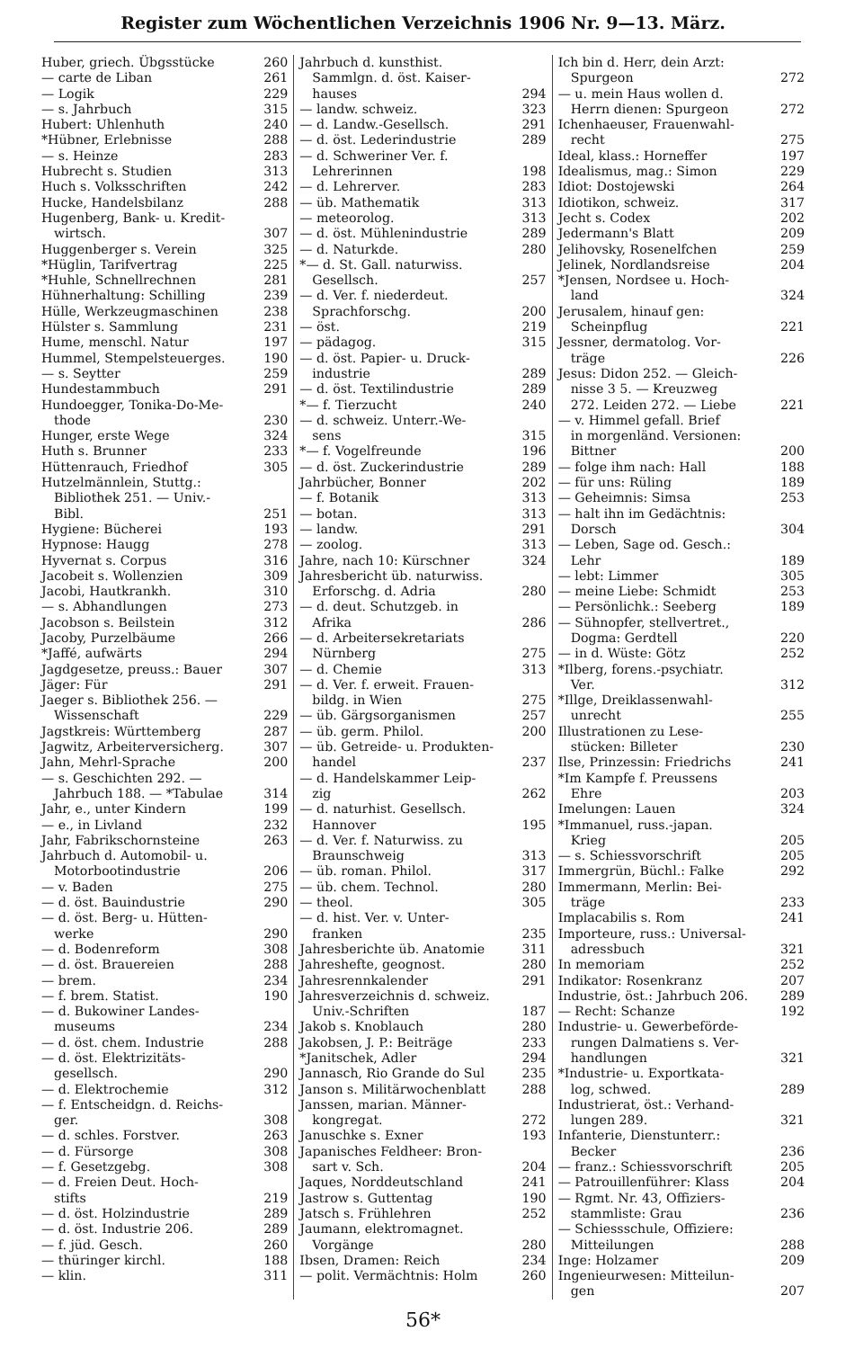Register zum Wöchentlichen Verzeichnis 1906 Nr. 9—13. März.
Huber, griech. Übgsstücke 260
— carte de Liban 261
— Logik 229
— s. Jahrbuch 315
Hubert: Uhlenhuth 240
*Hübner, Erlebnisse 288
— s. Heinze 283
Hubrecht s. Studien 313
Huch s. Volksschriften 242
Hucke, Handelsbilanz 288
Hugenberg, Bank- u. Kredit-
wirtsch. 307
Huggenberger s. Verein 325
*Hüglin, Tarifvertrag 225
*Huhle, Schnellrechnen 281
Hühnerhaltung: Schilling 239
Hülle, Werkzeugmaschinen 238
Hülster s. Sammlung 231
Hume, menschl. Natur 197
Hummel, Stempelsteuerges. 190
— s. Seytter 259
Hundestammbuch 291
Hundoegger, Tonika-Do-Me-
thode 230
Hunger, erste Wege 324
Huth s. Brunner 233
Hüttenrauch, Friedhof 305
Hutzelmännlein, Stuttg.:
Bibliothek 251. — Univ.-
Bibl. 251
Hygiene: Bücherei 193
Hypnose: Haugg 278
Hyvernat s. Corpus 316
Jacobeit s. Wollenzien 309
Jacobi, Hautkrankh. 310
— s. Abhandlungen 273
Jacobson s. Beilstein 312
Jacoby, Purzelbäume 266
*Jaffé, aufwärts 294
Jagdgesetze, preuss.: Bauer 307
Jäger: Für 291
Jaeger s. Bibliothek 256. —
Wissenschaft 229
Jagstkreis: Württemberg 287
Jagwitz, Arbeiterversicherg. 307
Jahn, Mehrl-Sprache 200
— s. Geschichten 292. —
Jahrbuch 188. — *Tabulae 314
Jahr, e., unter Kindern 199
— e., in Livland 232
Jahr, Fabrikschornsteine 263
Jahrbuch d. Automobil- u.
Motorbootindustrie 206
— v. Baden 275
— d. öst. Bauindustrie 290
— d. öst. Berg- u. Hütten-
werke 290
— d. Bodenreform 308
— d. öst. Brauereien 288
— brem. 234
— f. brem. Statist. 190
— d. Bukowiner Landes-
museums 234
— d. öst. chem. Industrie 288
— d. öst. Elektrizitäts-
gesellsch. 290
— d. Elektrochemie 312
— f. Entscheidgn. d. Reichs-
ger. 308
— d. schles. Forstver. 263
— d. Fürsorge 308
— f. Gesetzgebg. 308
— d. Freien Deut. Hoch-
stifts 219
— d. öst. Holzindustrie 289
— d. öst. Industrie 206. 289
— f. jüd. Gesch. 260
— thüringer kirchl. 188
— klin. 311
Jahrbuch d. kunsthist.
Sammlgn. d. öst. Kaiser-
hauses 294
— landw. schweiz. 323
— d. Landw.-Gesellsch. 291
— d. öst. Lederindustrie 289
— d. Schweriner Ver. f.
Lehrerinnen 198
— d. Lehrerver. 283
— üb. Mathematik 313
— meteorolog. 313
— d. öst. Mühlenindustrie 289
— d. Naturkde. 280
*— d. St. Gall. naturwiss.
Gesellsch. 257
— d. Ver. f. niederdeut.
Sprachforschg. 200
— öst. 219
— pädagog. 315
— d. öst. Papier- u. Druck-
industrie 289
— d. öst. Textilindustrie 289
*— f. Tierzucht 240
— d. schweiz. Unterr.-We-
sens 315
*— f. Vogelfreunde 196
— d. öst. Zuckerindustrie 289
Jahrbücher, Bonner 202
— f. Botanik 313
— botan. 313
— landw. 291
— zoolog. 313
Jahre, nach 10: Kürschner 324
Jahresbericht üb. naturwiss.
Erforschg. d. Adria 280
— d. deut. Schutzgeb. in
Afrika 286
— d. Arbeitersekretariats
Nürnberg 275
— d. Chemie 313
— d. Ver. f. erweit. Frauen-
bildg. in Wien 275
— üb. Gärgsorganismen 257
— üb. germ. Philol. 200
— üb. Getreide- u. Produkten-
handel 237
— d. Handelskammer Leip-
zig 262
— d. naturhist. Gesellsch.
Hannover 195
— d. Ver. f. Naturwiss. zu
Braunschweig 313
— üb. roman. Philol. 317
— üb. chem. Technol. 280
— theol. 305
— d. hist. Ver. v. Unter-
franken 235
Jahresberichte üb. Anatomie 311
Jahreshefte, geognost. 280
Jahresrennkalender 291
Jahresverzeichnis d. schweiz.
Univ.-Schriften 187
Jakob s. Knoblauch 280
Jakobsen, J. P.: Beiträge 233
*Janitschek, Adler 294
Jannasch, Rio Grande do Sul 235
Janson s. Militärwochenblatt 288
Janssen, marian. Männer-
kongregat. 272
Januschke s. Exner 193
Japanisches Feldheer: Bron-
sart v. Sch. 204
Jaques, Norddeutschland 241
Jastrow s. Guttentag 190
Jatsch s. Frühlehren 252
Jaumann, elektromagnet.
Vorgänge 280
Ibsen, Dramen: Reich 234
— polit. Vermächtnis: Holm 260
Ich bin d. Herr, dein Arzt:
Spurgeon 272
— u. mein Haus wollen d.
Herrn dienen: Spurgeon 272
Ichenhaeuser, Frauenwahl-
recht 275
Ideal, klass.: Horneffer 197
Idealismus, mag.: Simon 229
Idiot: Dostojewski 264
Idiotikon, schweiz. 317
Jecht s. Codex 202
Jedermann's Blatt 209
Jelihovsky, Rosenelfchen 259
Jelinek, Nordlandsreise 204
*Jensen, Nordsee u. Hoch-
land 324
Jerusalem, hinauf gen:
Scheinpflug 221
Jessner, dermatolog. Vor-
träge 226
Jesus: Didon 252. — Gleich-
nisse 3 5. — Kreuzweg
272. Leiden 272. — Liebe 221
— v. Himmel gefall. Brief
in morgenländ. Versionen:
Bittner 200
— folge ihm nach: Hall 188
— für uns: Rüling 189
— Geheimnis: Simsa 253
— halt ihn im Gedächtnis:
Dorsch 304
— Leben, Sage od. Gesch.:
Lehr 189
— lebt: Limmer 305
— meine Liebe: Schmidt 253
— Persönlichk.: Seeberg 189
— Sühnopfer, stellvertret.,
Dogma: Gerdtell 220
— in d. Wüste: Götz 252
*Ilberg, forens.-psychiatr.
Ver. 312
*Illge, Dreiklassenwahl-
unrecht 255
Illustrationen zu Lese-
stücken: Billeter 230
Ilse, Prinzessin: Friedrichs 241
*Im Kampfe f. Preussens
Ehre 203
Imelungen: Lauen 324
*Immanuel, russ.-japan.
Krieg 205
— s. Schiessvorschrift 205
Immergrün, Büchl.: Falke 292
Immermann, Merlin: Bei-
träge 233
Implacabilis s. Rom 241
Importeure, russ.: Universal-
adressbuch 321
In memoriam 252
Indikator: Rosenkranz 207
Industrie, öst.: Jahrbuch 206. 289
— Recht: Schanze 192
Industrie- u. Gewerbeförde-
rungen Dalmatiens s. Ver-
handlungen 321
*Industrie- u. Exportkata-
log, schwed. 289
Industrierat, öst.: Verhand-
lungen 289. 321
Infanterie, Dienstunterr.:
Becker 236
— franz.: Schiessvorschrift 205
— Patrouillenführer: Klass 204
— Rgmt. Nr. 43, Offiziers-
stammliste: Grau 236
— Schiessschule, Offiziere:
Mitteilungen 288
Inge: Holzamer 209
Ingenieurwesen: Mitteilun-
gen 207
56*